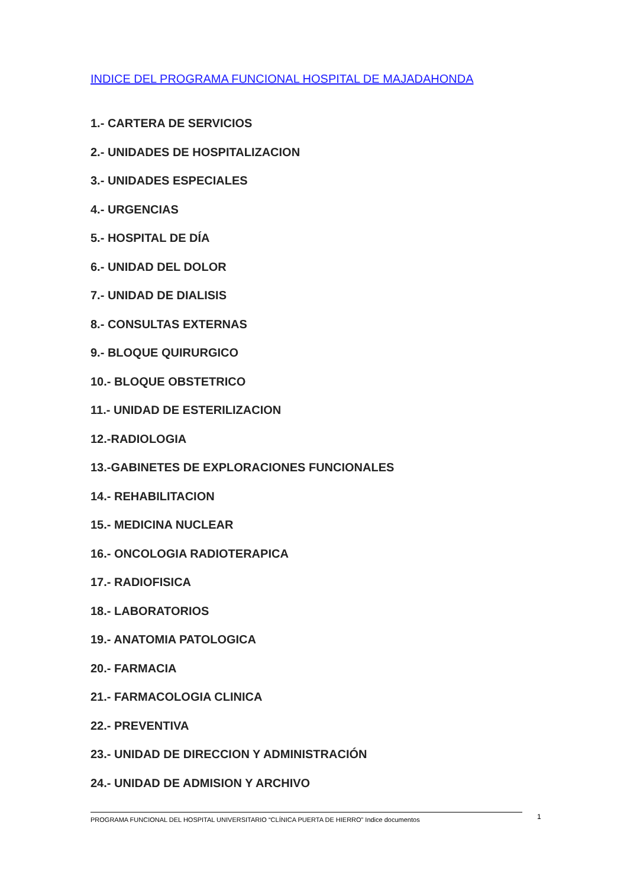INDICE DEL PROGRAMA FUNCIONAL HOSPITAL DE MAJADAHONDA
1.- CARTERA DE SERVICIOS
2.- UNIDADES DE HOSPITALIZACION
3.- UNIDADES ESPECIALES
4.- URGENCIAS
5.- HOSPITAL DE DÍA
6.- UNIDAD DEL DOLOR
7.- UNIDAD DE DIALISIS
8.- CONSULTAS EXTERNAS
9.- BLOQUE QUIRURGICO
10.- BLOQUE OBSTETRICO
11.- UNIDAD DE ESTERILIZACION
12.-RADIOLOGIA
13.-GABINETES DE EXPLORACIONES FUNCIONALES
14.- REHABILITACION
15.- MEDICINA NUCLEAR
16.- ONCOLOGIA RADIOTERAPICA
17.- RADIOFISICA
18.- LABORATORIOS
19.- ANATOMIA PATOLOGICA
20.- FARMACIA
21.- FARMACOLOGIA CLINICA
22.- PREVENTIVA
23.- UNIDAD DE DIRECCION Y ADMINISTRACIÓN
24.- UNIDAD DE ADMISION Y ARCHIVO
PROGRAMA FUNCIONAL DEL HOSPITAL UNIVERSITARIO “CLÍNICA PUERTA DE HIERRO” Indice documentos 1